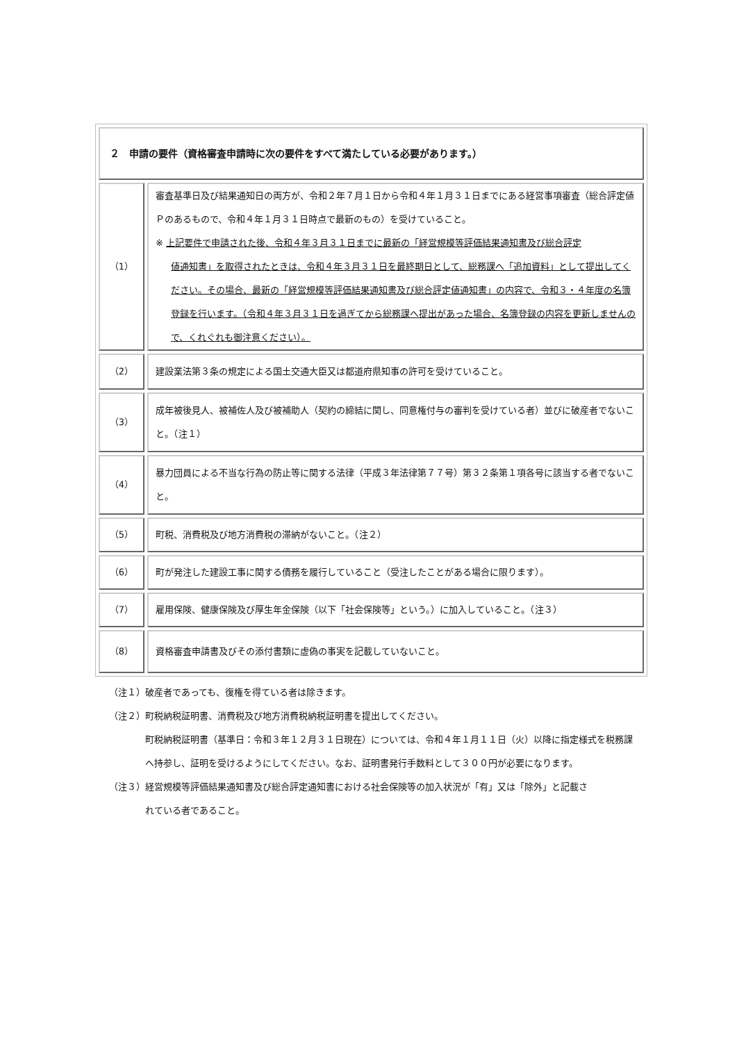| ２ 申請の要件（資格審査申請時に次の要件をすべて満たしている必要があります。） | |
| （1） | 審査基準日及び結果通知日の両方が、令和２年７月１日から令和４年１月３１日までにある経営事項審査（総合評定値Ｐのあるもので、令和４年１月３１日時点で最新のもの）を受けていること。 ※ 上記要件で申請された後、令和４年３月３１日までに最新の「経営規模等評価結果通知書及び総合評定 値通知書」を取得されたときは、令和４年３月３１日を最終期日として、総務課へ「追加資料」として提出してください。その場合、最新の「経営規模等評価結果通知書及び総合評定値通知書」の内容で、令和３・４年度の名簿登録を行います。（令和４年３月３１日を過ぎてから総務課へ提出があった場合、名簿登録の内容を更新しませんので、くれぐれも御注意ください）。 |
| （2） | 建設業法第３条の規定による国土交通大臣又は都道府県知事の許可を受けていること。 |
| （3） | 成年被後見人、被補佐人及び被補助人（契約の締結に関し、同意権付与の審判を受けている者）並びに破産者でないこと。（注１） |
| （4） | 暴力団員による不当な行為の防止等に関する法律（平成３年法律第７７号）第３２条第１項各号に該当する者でないこと。 |
| （5） | 町税、消費税及び地方消費税の滞納がないこと。（注２） |
| （6） | 町が発注した建設工事に関する債務を履行していること（受注したことがある場合に限ります）。 |
| （7） | 雇用保険、健康保険及び厚生年金保険（以下「社会保険等」という。）に加入していること。（注３） |
| （8） | 資格審査申請書及びその添付書類に虚偽の事実を記載していないこと。 |
（注１）破産者であっても、復権を得ている者は除きます。
（注２）町税納税証明書、消費税及び地方消費税納税証明書を提出してください。
町税納税証明書（基準日：令和３年１２月３１日現在）については、令和４年１月１１日（火）以降に指定様式を税務課へ持参し、証明を受けるようにしてください。なお、証明書発行手数料として３００円が必要になります。
（注３）経営規模等評価結果通知書及び総合評定通知書における社会保険等の加入状況が「有」又は「除外」と記載さ
れている者であること。